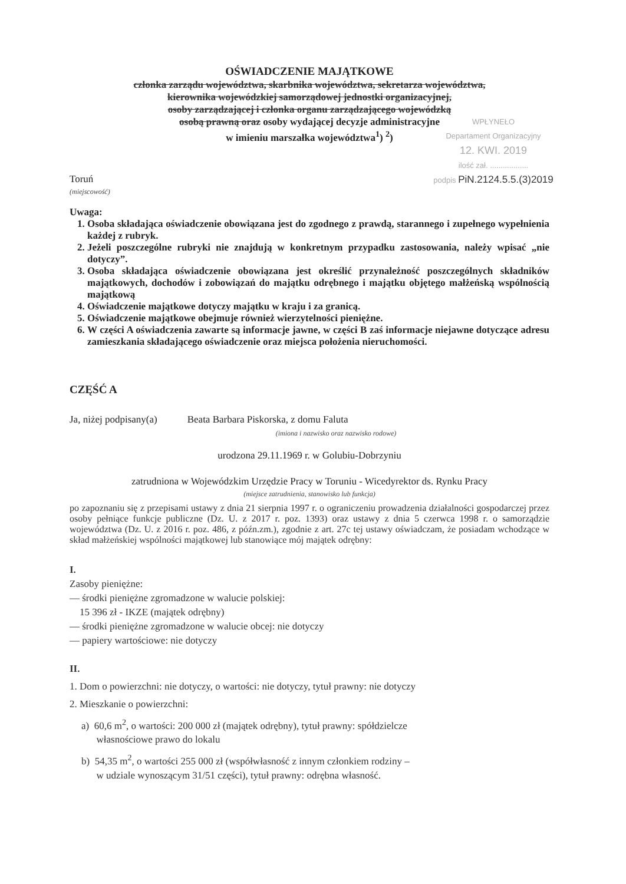OŚWIADCZENIE MAJĄTKOWE
członka zarządu województwa, skarbnika województwa, sekretarza województwa,
kierownika wojewódzkiej samorządowej jednostki organizacyjnej,
osoby zarządzającej i członka organu zarządzającego wojewódzką
osobą prawną oraz osoby wydającej decyzje administracyjne
w imieniu marszałka województwa<sup>1</sup>) <sup>2</sup>)
WPŁYNEŁO
Departament Organizacyjny
12. KWI. 2019
ilość zał. ..................
podpis PiN.2124.5.5.(3)2019
Toruń
(miejscowość)
Uwaga:
1. Osoba składająca oświadczenie obowiązana jest do zgodnego z prawdą, starannego i zupełnego wypełnienia każdej z rubryk.
2. Jeżeli poszczególne rubryki nie znajdują w konkretnym przypadku zastosowania, należy wpisać „nie dotyczy”.
3. Osoba składająca oświadczenie obowiązana jest określić przynależność poszczególnych składników majątkowych, dochodów i zobowiązań do majątku odrębnego i majątku objętego małżeńską wspólnością majątkową
4. Oświadczenie majątkowe dotyczy majątku w kraju i za granicą.
5. Oświadczenie majątkowe obejmuje również wierzytelności pieniężne.
6. W części A oświadczenia zawarte są informacje jawne, w części B zaś informacje niejawne dotyczące adresu zamieszkania składającego oświadczenie oraz miejsca położenia nieruchomości.
CZĘŚĆ A
Ja, niżej podpisany(a) Beata Barbara Piskorska, z domu Faluta
(imiona i nazwisko oraz nazwisko rodowe)
urodzona 29.11.1969 r. w Golubiu-Dobrzyniu
zatrudniona w Wojewódzkim Urzędzie Pracy w Toruniu - Wicedyrektor ds. Rynku Pracy
(miejsce zatrudnienia, stanowisko lub funkcja)
po zapoznaniu się z przepisami ustawy z dnia 21 sierpnia 1997 r. o ograniczeniu prowadzenia działalności gospodarczej przez osoby pełniące funkcje publiczne (Dz. U. z 2017 r. poz. 1393) oraz ustawy z dnia 5 czerwca 1998 r. o samorządzie województwa (Dz. U. z 2016 r. poz. 486, z późn.zm.), zgodnie z art. 27c tej ustawy oświadczam, że posiadam wchodzące w skład małżeńskiej wspólności majątkowej lub stanowiące mój majątek odrębny:
I.
Zasoby pieniężne:
— środki pieniężne zgromadzone w walucie polskiej:
15 396 zł - IKZE (majątek odrębny)
— środki pieniężne zgromadzone w walucie obcej: nie dotyczy
— papiery wartościowe: nie dotyczy
II.
1. Dom o powierzchni: nie dotyczy, o wartości: nie dotyczy, tytuł prawny: nie dotyczy
2. Mieszkanie o powierzchni:
a) 60,6 m<sup>2</sup>, o wartości: 200 000 zł (majątek odrębny), tytuł prawny: spółdzielcze
własnościowe prawo do lokalu
b) 54,35 m<sup>2</sup>, o wartości 255 000 zł (współwłasność z innym członkiem rodziny –
w udziale wynoszącym 31/51 części), tytuł prawny: odrębna własność.